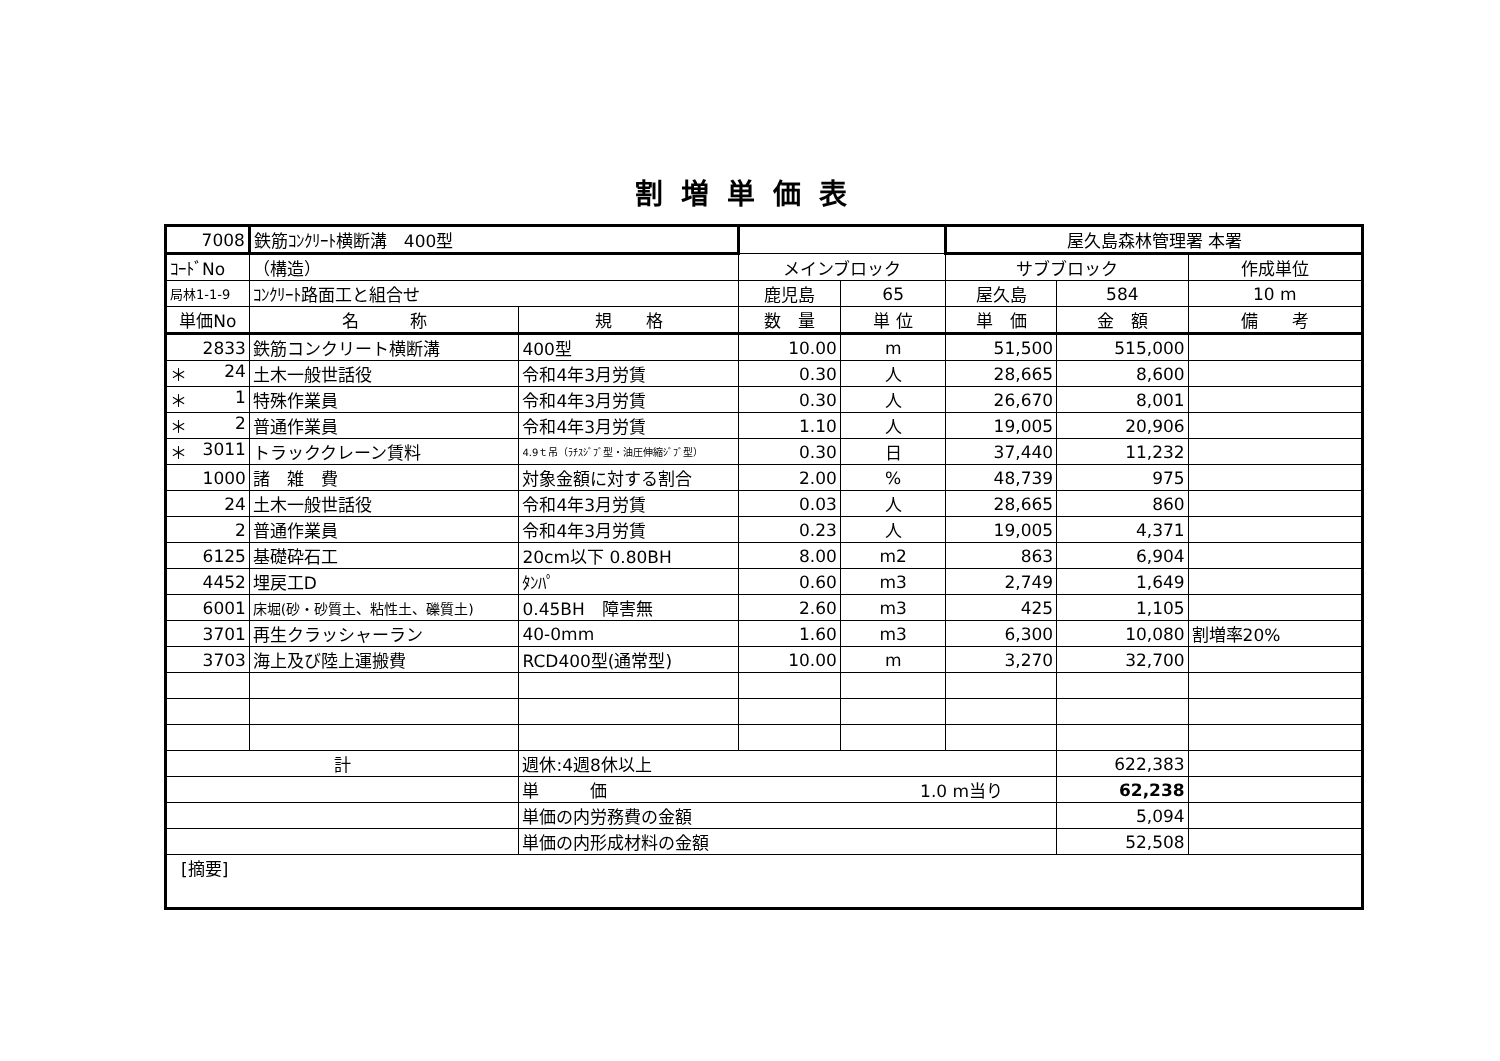割増単価表
| 7008 | 鉄筋ｺﾝｸﾘｰﾄ横断溝 400型 | | | | 屋久島森林管理署 本署 | | |
| ｺｰﾄﾞNo | （構造） | | メインブロック | | サブブロック | | 作成単位 |
| 局林1-1-9 | ｺﾝｸﾘｰﾄ路面工と組合せ | | 鹿児島 | 65 | 屋久島 | 584 | 10 m |
| 単価No | 名 称 | 規 格 | 数 量 | 単 位 | 単 価 | 金 額 | 備 考 |
| 2833 | 鉄筋コンクリート横断溝 | 400型 | 10.00 | m | 51,500 | 515,000 | |
| ＊ 24 | 土木一般世話役 | 令和4年3月労賃 | 0.30 | 人 | 28,665 | 8,600 | |
| ＊ 1 | 特殊作業員 | 令和4年3月労賃 | 0.30 | 人 | 26,670 | 8,001 | |
| ＊ 2 | 普通作業員 | 令和4年3月労賃 | 1.10 | 人 | 19,005 | 20,906 | |
| ＊ 3011 | トラッククレーン賃料 | 4.9ｔ吊（ﾗﾁｽｼﾞﾌﾞ型・油圧伸縮ｼﾞﾌﾞ型） | 0.30 | 日 | 37,440 | 11,232 | |
| 1000 | 諸 雑 費 | 対象金額に対する割合 | 2.00 | % | 48,739 | 975 | |
| 24 | 土木一般世話役 | 令和4年3月労賃 | 0.03 | 人 | 28,665 | 860 | |
| 2 | 普通作業員 | 令和4年3月労賃 | 0.23 | 人 | 19,005 | 4,371 | |
| 6125 | 基礎砕石工 | 20cm以下 0.80BH | 8.00 | m2 | 863 | 6,904 | |
| 4452 | 埋戻工D | ﾀﾝﾊﾟ | 0.60 | m3 | 2,749 | 1,649 | |
| 6001 | 床堀(砂・砂質土、粘性土、礫質土) | 0.45BH 障害無 | 2.60 | m3 | 425 | 1,105 | |
| 3701 | 再生クラッシャーラン | 40-0mm | 1.60 | m3 | 6,300 | 10,080 | 割増率20% |
| 3703 | 海上及び陸上運搬費 | RCD400型(通常型) | 10.00 | m | 3,270 | 32,700 | |
| 計 | | 週休:4週8休以上 | | | | 622,383 | |
| | | 単 価 1.0 m当り | | | | 62,238 | |
| | | 単価の内労務費の金額 | | | | 5,094 | |
| | | 単価の内形成材料の金額 | | | | 52,508 | |
| [摘要] | | | | | | | |